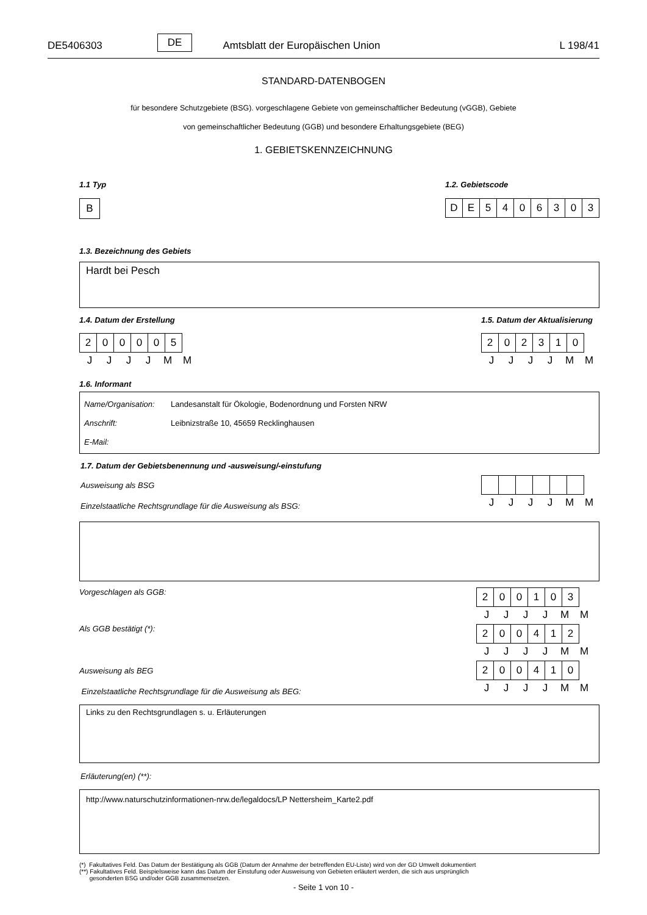DE5406303 DE Amtsblatt der Europäischen Union L 198/41
STANDARD-DATENBOGEN
für besondere Schutzgebiete (BSG). vorgeschlagene Gebiete von gemeinschaftlicher Bedeutung (vGGB), Gebiete
von gemeinschaftlicher Bedeutung (GGB) und besondere Erhaltungsgebiete (BEG)
1. GEBIETSKENNZEICHNUNG
1.1 Typ
| B |
1.2. Gebietscode
| D | E | 5 | 4 | 0 | 6 | 3 | 0 | 3 |
1.3. Bezeichnung des Gebiets
Hardt bei Pesch
1.4. Datum der Erstellung
| 2 | 0 | 0 | 0 | 0 | 5 |
| J | J | J | J | M | M |
1.5. Datum der Aktualisierung
| 2 | 0 | 2 | 3 | 1 | 0 |
| J | J | J | J | M | M |
1.6. Informant
Name/Organisation: Landesanstalt für Ökologie, Bodenordnung und Forsten NRW
Anschrift: Leibnizstraße 10, 45659 Recklinghausen
E-Mail:
1.7. Datum der Gebietsbenennung und -ausweisung/-einstufung
Ausweisung als BSG
Einzelstaatliche Rechtsgrundlage für die Ausweisung als BSG:
| J | J | J | J | M | M |
Vorgeschlagen als GGB:
| 2 | 0 | 0 | 1 | 0 | 3 |
| J | J | J | J | M | M |
Als GGB bestätigt (*):
| 2 | 0 | 0 | 4 | 1 | 2 |
| J | J | J | J | M | M |
Ausweisung als BEG
Einzelstaatliche Rechtsgrundlage für die Ausweisung als BEG:
| 2 | 0 | 0 | 4 | 1 | 0 |
| J | J | J | J | M | M |
Links zu den Rechtsgrundlagen s. u. Erläuterungen
Erläuterung(en) (**):
http://www.naturschutzinformationen-nrw.de/legaldocs/LP Nettersheim_Karte2.pdf
(*) Fakultatives Feld. Das Datum der Bestätigung als GGB (Datum der Annahme der betreffenden EU-Liste) wird von der GD Umwelt dokumentiert
(**) Fakultatives Feld. Beispielsweise kann das Datum der Einstufung oder Ausweisung von Gebieten erläutert werden, die sich aus ursprünglich
gesonderten BSG und/oder GGB zusammensetzen.
- Seite 1 von 10 -